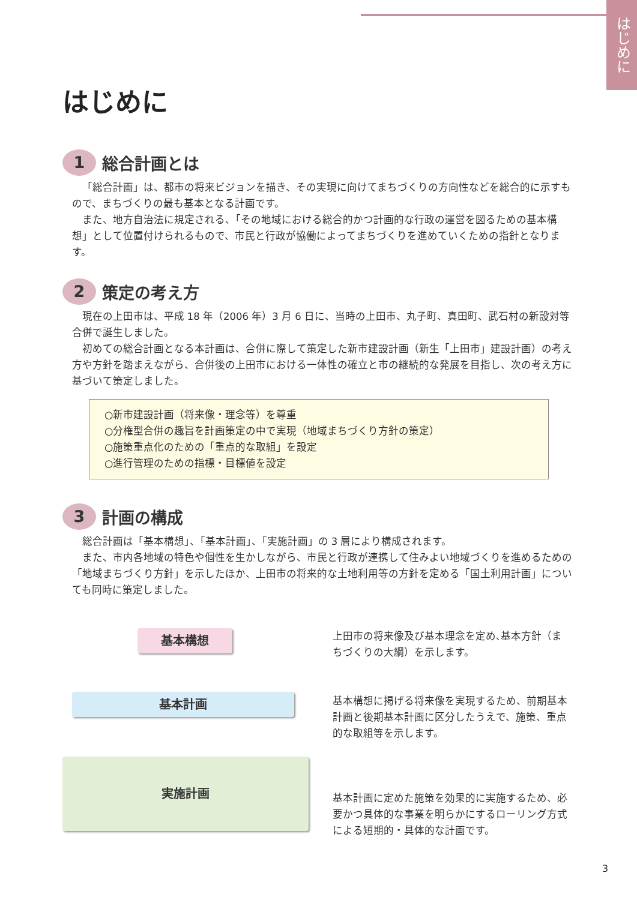はじめに
はじめに
1 総合計画とは
「総合計画」は、都市の将来ビジョンを描き、その実現に向けてまちづくりの方向性などを総合的に示すもので、まちづくりの最も基本となる計画です。
また、地方自治法に規定される、「その地域における総合的かつ計画的な行政の運営を図るための基本構想」として位置付けられるもので、市民と行政が協働によってまちづくりを進めていくための指針となります。
2 策定の考え方
現在の上田市は、平成 18 年（2006 年）3 月 6 日に、当時の上田市、丸子町、真田町、武石村の新設対等合併で誕生しました。
初めての総合計画となる本計画は、合併に際して策定した新市建設計画（新生「上田市」建設計画）の考え方や方針を踏まえながら、合併後の上田市における一体性の確立と市の継続的な発展を目指し、次の考え方に基づいて策定しました。
○新市建設計画（将来像・理念等）を尊重
○分権型合併の趣旨を計画策定の中で実現（地域まちづくり方針の策定）
○施策重点化のための「重点的な取組」を設定
○進行管理のための指標・目標値を設定
3 計画の構成
総合計画は「基本構想」、「基本計画」、「実施計画」の 3 層により構成されます。
また、市内各地域の特色や個性を生かしながら、市民と行政が連携して住みよい地域づくりを進めるための「地域まちづくり方針」を示したほか、上田市の将来的な土地利用等の方針を定める「国土利用計画」についても同時に策定しました。
基本構想
基本計画
実施計画
上田市の将来像及び基本理念を定め､基本方針（まちづくりの大綱）を示します。
基本構想に掲げる将来像を実現するため、前期基本計画と後期基本計画に区分したうえで、施策、重点的な取組等を示します。
基本計画に定めた施策を効果的に実施するため、必要かつ具体的な事業を明らかにするローリング方式による短期的・具体的な計画です。
3